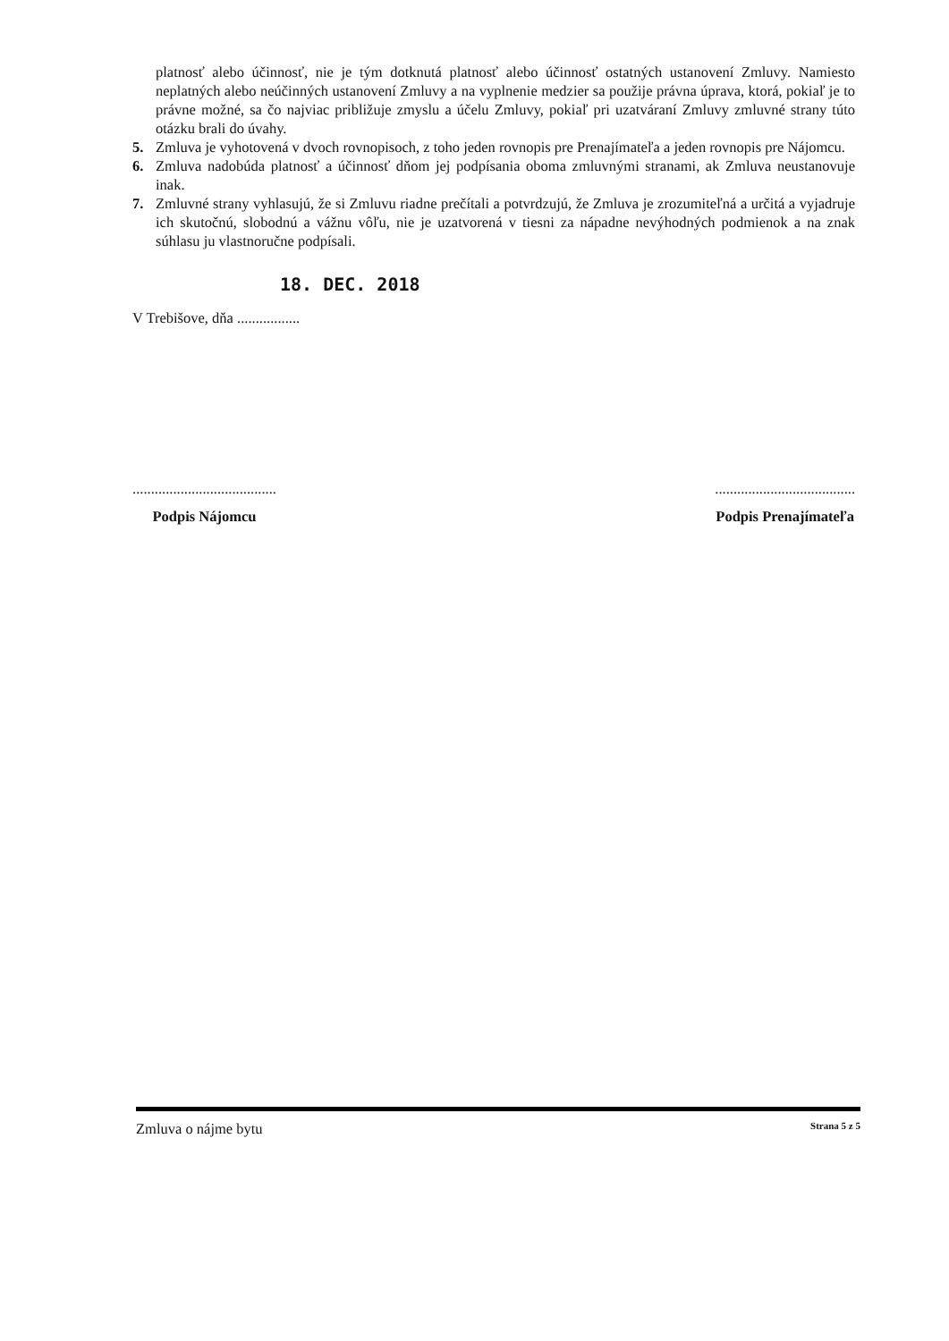platnosť alebo účinnosť, nie je tým dotknutá platnosť alebo účinnosť ostatných ustanovení Zmluvy. Namiesto neplatných alebo neúčinných ustanovení Zmluvy a na vyplnenie medzier sa použije právna úprava, ktorá, pokiaľ je to právne možné, sa čo najviac približuje zmyslu a účelu Zmluvy, pokiaľ pri uzatváraní Zmluvy zmluvné strany túto otázku brali do úvahy.
5. Zmluva je vyhotovená v dvoch rovnopisoch, z toho jeden rovnopis pre Prenajímateľa a jeden rovnopis pre Nájomcu.
6. Zmluva nadobúda platnosť a účinnosť dňom jej podpísania oboma zmluvnými stranami, ak Zmluva neustanovuje inak.
7. Zmluvné strany vyhlasujú, že si Zmluvu riadne prečítali a potvrdzujú, že Zmluva je zrozumiteľná a určitá a vyjadruje ich skutočnú, slobodnú a vážnu vôľu, nie je uzatvorená v tiesni za nápadne nevýhodných podmienok a na znak súhlasu ju vlastnoručne podpísali.
18. DEC. 2018
V Trebišove, dňa .................
.......................................
Podpis Nájomcu
......................................
Podpis Prenajímateľa
Zmluva o nájme bytu Strana 5 z 5